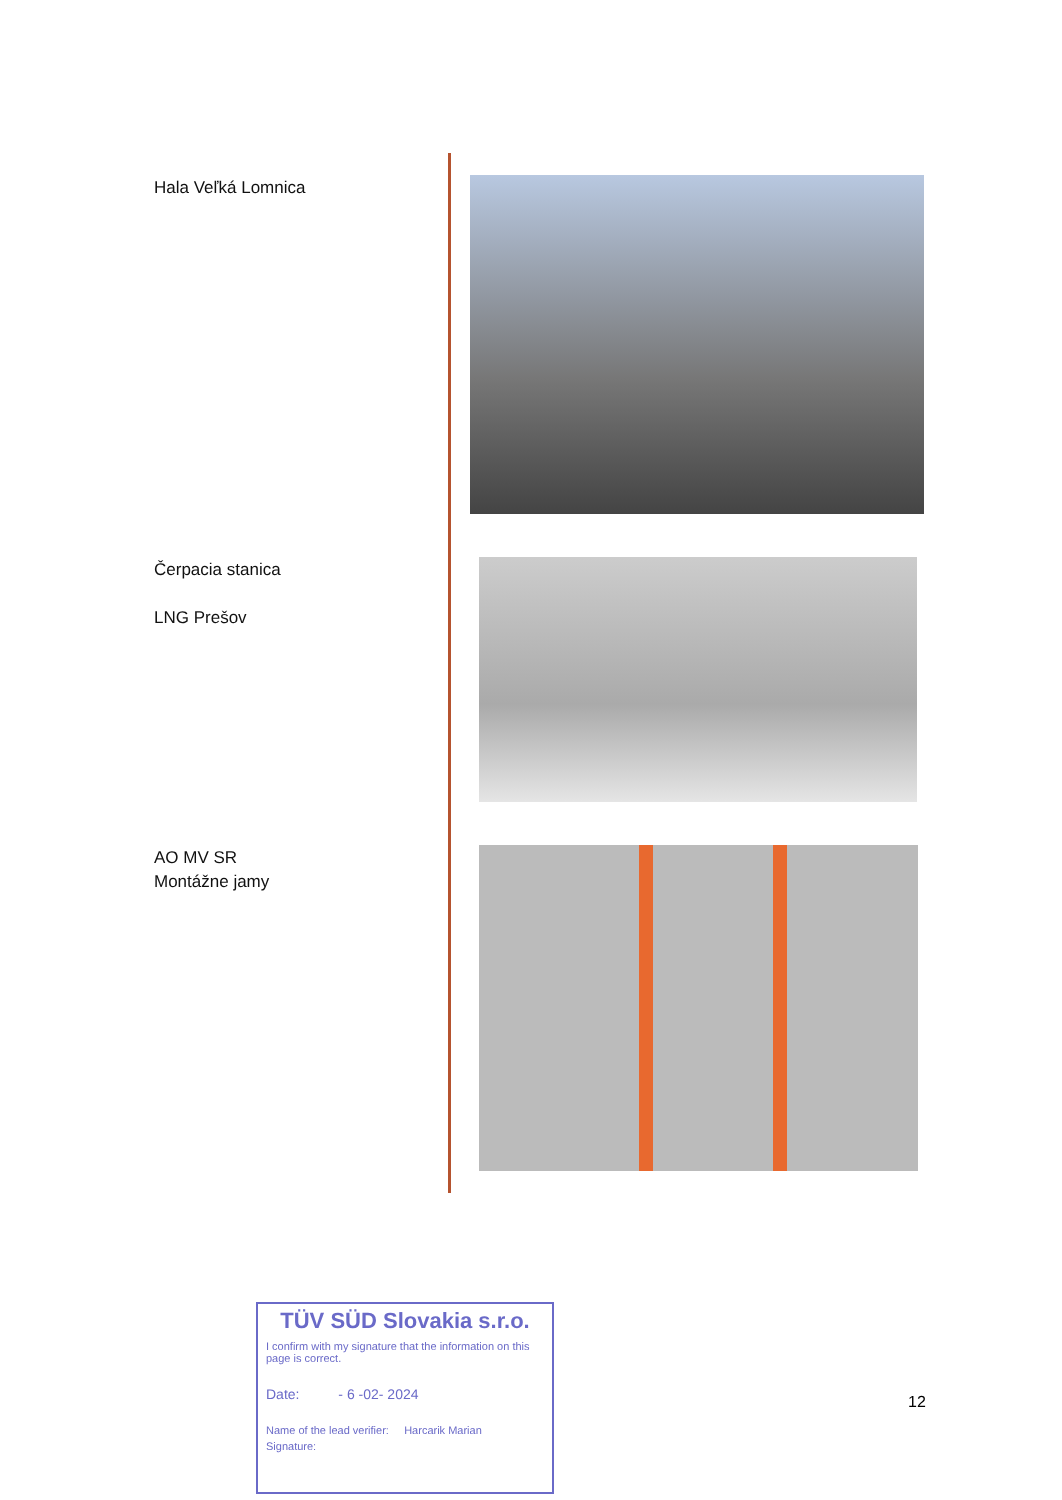Hala Veľká Lomnica
Čerpacia stanica
LNG Prešov
AO MV SR
Montážne jamy
TÜV SÜD Slovakia s.r.o.
I confirm with my signature that the information on this page is correct.
Date: - 6 -02- 2024
Name of the lead verifier: Harcarik Marian
Signature:
12